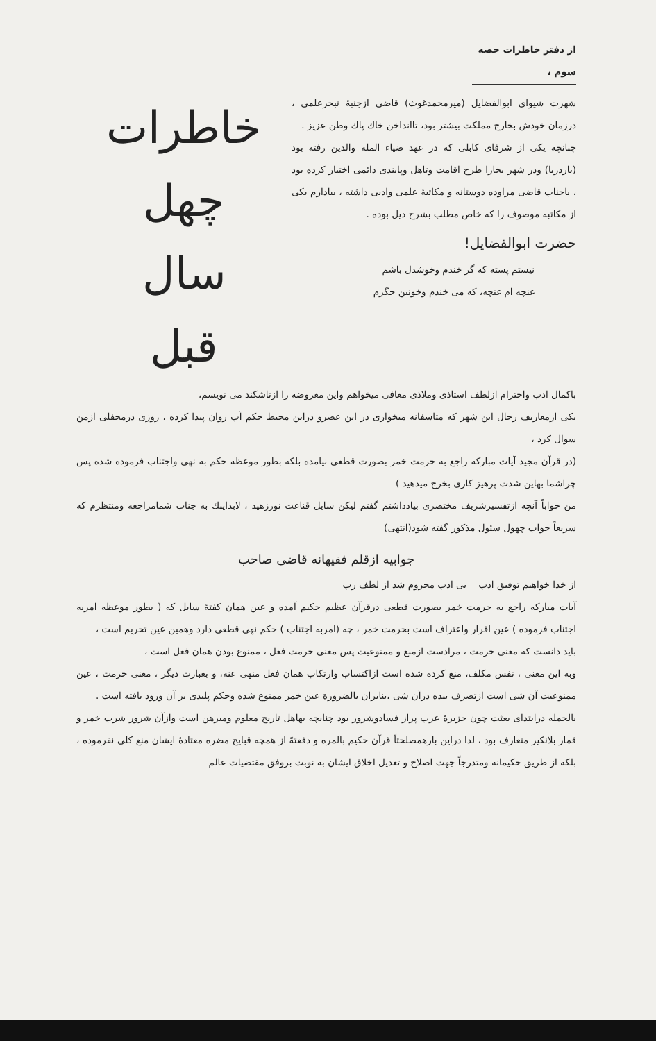از دفتر خاطرات حصه سوم ،
شهرت شیوای ابوالفضایل (میرمحمدغوث) قاضی ازجنبهٔ تبحرعلمی ، درزمان خودش بخارج مملکت بیشتر بود، تاانداخن خاك پاك وطن عزيز .
چنانچه یکی از شرفای کابلی که در عهد ضیاء الملة والدین رفته بود (باردریا) ودر شهر بخارا طرح اقامت وتاهل وپابندی دائمی اختیار کرده بود ، باجناب قاضی مراوده دوستانه و مکاتبهٔ علمی وادبی داشته ، بیادارم یکی از مکاتبه موصوف را که خاص مطلب بشرح ذیل بوده .
حضرت ابوالفضایل!
نیستم پسته که گر خندم وخوشدل باشم
غنچه ام غنچه، که می خندم وخونین جگرم
خاطرات
چهل
سال
قبل
باکمال ادب واحترام ازلطف استاذی وملاذی معافی میخواهم واین معروضه را ازتاشکند می نویسم،
یکی ازمعاریف رجال این شهر که متاسفانه میخواری در این عصرو دراین محیط حکم آب روان پیدا کرده ، روزی درمحفلی ازمن سوال کرد ،
(در قرآن مجید آیات مبارکه راجع به حرمت خمر بصورت قطعی نیامده بلکه بطور موعظه حکم به نهی واجتناب فرموده شده پس چراشما بهاین شدت پرهیز کاری بخرج میدهید )
من جواباً آنچه ازتفسیرشریف مختصری بیادداشتم گفتم لیکن سایل قناعت نورزهید ، لابداینك به جناب شمامراجعه ومنتظرم که سریعاً جواب چهول سئول مذکور گفته شود(انتهی)
جوابیه ازقلم فقیهانه قاضی صاحب
از خدا خواهیم توفیق ادب بی ادب محروم شد از لطف رب
آیات مبارکه راجع به حرمت خمر بصورت قطعی درقرآن عظیم حکیم آمده و عین همان کفتهٔ سایل که ( بطور موعظه امربه اجتناب فرموده ) عین اقرار واعتراف است بحرمت خمر ، چه (امربه اجتناب ) حکم نهی قطعی دارد وهمین عین تحریم است ،
باید دانست که معنی حرمت ، مرادست ازمنع و ممنوعیت پس معنی حرمت فعل ، ممنوع بودن همان فعل است ،
وبه این معنی ، نفس مکلف، منع کرده شده است ازاکتساب وارتکاب همان فعل منهی عنه، و بعبارت دیگر ، معنی حرمت ، عین ممنوعیت آن شی است ازتصرف بنده درآن شی ،بنابران بالضرورة عین خمر ممنوع شده وحکم پلیدی بر آن ورود یافته است .
بالجمله درابتدای بعثت چون جزیرهٔ عرب پراز فسادوشرور بود چنانچه بهاهل تاریخ معلوم ومبرهن است وازآن شرور شرب خمر و قمار بلانکیر متعارف بود ، لذا دراین بارهمصلحتاً قرآن حکیم بالمره و دفعتهً از همچه قبایح مضره معتادهٔ ایشان منع کلی نفرموده ، بلکه از طریق حکیمانه ومتدرجاً جهت اصلاح و تعدیل اخلاق ایشان به نوبت بروفق مقتضیات عالم